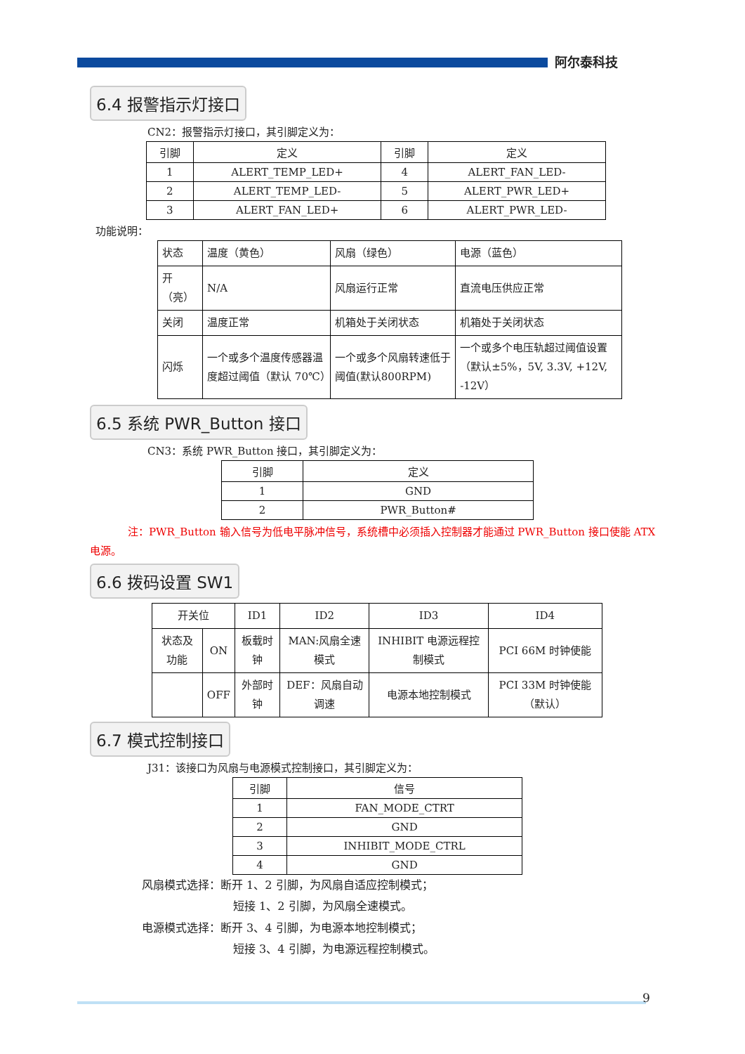阿尔泰科技
6.4 报警指示灯接口
CN2：报警指示灯接口，其引脚定义为：
| 引脚 | 定义 | 引脚 | 定义 |
| --- | --- | --- | --- |
| 1 | ALERT_TEMP_LED+ | 4 | ALERT_FAN_LED- |
| 2 | ALERT_TEMP_LED- | 5 | ALERT_PWR_LED+ |
| 3 | ALERT_FAN_LED+ | 6 | ALERT_PWR_LED- |
功能说明：
| 状态 | 温度（黄色） | 风扇（绿色） | 电源（蓝色） |
| 开（亮） | N/A | 风扇运行正常 | 直流电压供应正常 |
| 关闭 | 温度正常 | 机箱处于关闭状态 | 机箱处于关闭状态 |
| 闪烁 | 一个或多个温度传感器温度超过阈值（默认 70℃） | 一个或多个风扇转速低于阈值(默认800RPM) | 一个或多个电压轨超过阈值设置（默认±5%，5V, 3.3V, +12V, -12V） |
6.5 系统 PWR_Button 接口
CN3：系统 PWR_Button 接口，其引脚定义为：
| 引脚 | 定义 |
| --- | --- |
| 1 | GND |
| 2 | PWR_Button# |
注：PWR_Button 输入信号为低电平脉冲信号，系统槽中必须插入控制器才能通过 PWR_Button 接口使能 ATX 电源。
6.6 拨码设置 SW1
| 开关位 | | ID1 | ID2 | ID3 | ID4 |
| --- | --- | --- | --- | --- | --- |
| 状态及功能 | ON | 板载时钟 | MAN:风扇全速模式 | INHIBIT 电源远程控制模式 | PCI 66M 时钟使能 |
| | OFF | 外部时钟 | DEF：风扇自动调速 | 电源本地控制模式 | PCI 33M 时钟使能（默认） |
6.7 模式控制接口
J31：该接口为风扇与电源模式控制接口，其引脚定义为：
| 引脚 | 信号 |
| --- | --- |
| 1 | FAN_MODE_CTRT |
| 2 | GND |
| 3 | INHIBIT_MODE_CTRL |
| 4 | GND |
风扇模式选择：断开 1、2 引脚，为风扇自适应控制模式；
短接 1、2 引脚，为风扇全速模式。
电源模式选择：断开 3、4 引脚，为电源本地控制模式；
短接 3、4 引脚，为电源远程控制模式。
9